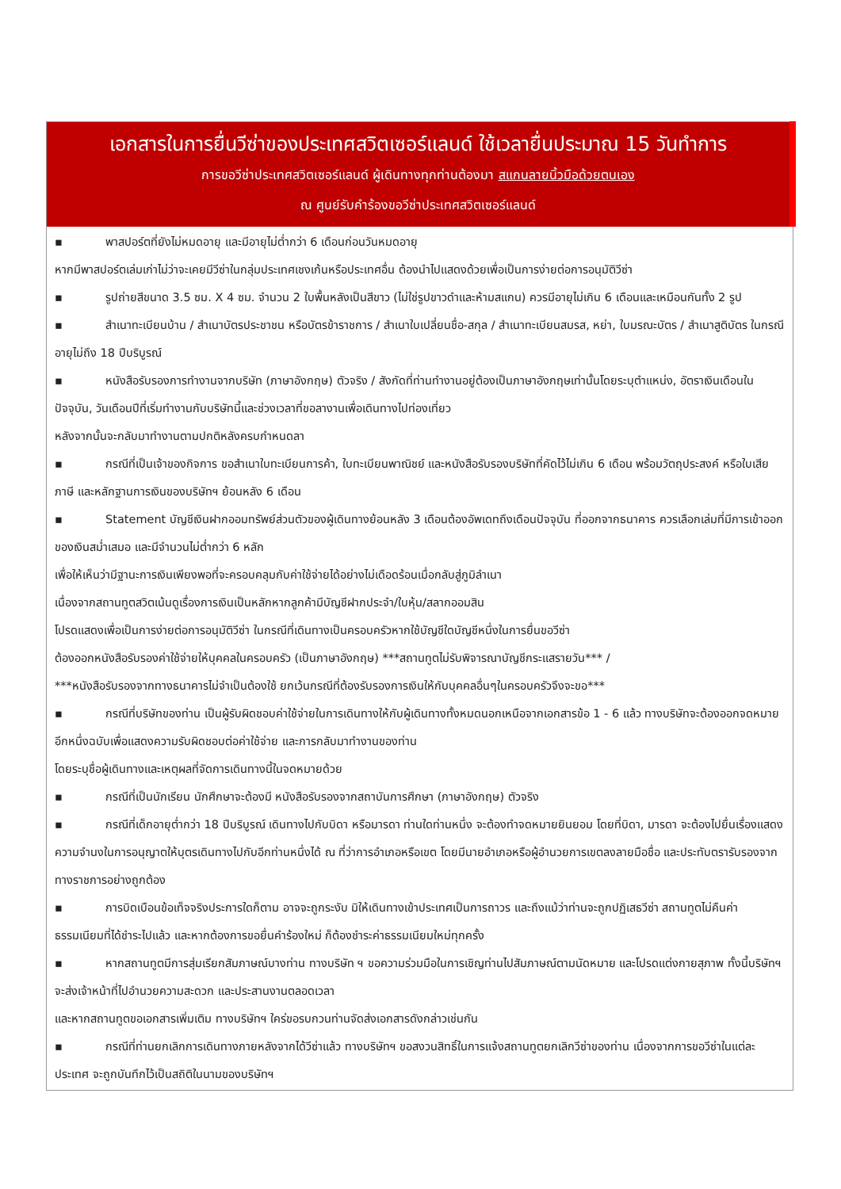| เอกสารในการยื่นวีซ่าของประเทศสวิตเซอร์แลนด์ ใช้เวลายื่นประมาณ 15 วันทำการ การขอวีซ่าประเทศสวิตเซอร์แลนด์ ผู้เดินทางทุกท่านต้องมา สแกนลายนิ้วมือด้วยตนเอง ณ ศูนย์รับคำร้องขอวีซ่าประเทศสวิตเซอร์แลนด์ |
| --- |
| ▪ พาสปอร์ตที่ยังไม่หมดอายุ และมีอายุไม่ต่ำกว่า 6 เดือนก่อนวันหมดอายุ หากมีพาสปอร์ตเล่มเก่าไม่ว่าจะเคยมีวีซ่าในกลุ่มประเทศเชงเก้นหรือประเทศอื่น ต้องนำไปแสดงด้วยเพื่อเป็นการง่ายต่อการอนุมัติวีซ่า ▪ รูปถ่ายสีขนาด 3.5 ซม. X 4 ซม. จำนวน 2 ใบพื้นหลังเป็นสีขาว (ไม่ใช่รูปขาวดำและห้ามสแกน) ควรมีอายุไม่เกิน 6 เดือนและเหมือนกันทั้ง 2 รูป ▪ สำเนาทะเบียนบ้าน / สำเนาบัตรประชาชน หรือบัตรข้าราชการ / สำเนาใบเปลี่ยนชื่อ-สกุล / สำเนาทะเบียนสมรส, หย่า, ใบมรณะบัตร / สำเนาสูติบัตร ในกรณีอายุไม่ถึง 18 ปีบริบูรณ์ ▪ หนังสือรับรองการทำงานจากบริษัท (ภาษาอังกฤษ) ตัวจริง / สังกัดที่ท่านทำงานอยู่ต้องเป็นภาษาอังกฤษเท่านั้นโดยระบุตำแหน่ง, อัตราเงินเดือนในปัจจุบัน, วันเดือนปีที่เริ่มทำงานกับบริษัทนี้และช่วงเวลาที่ขอลางานเพื่อเดินทางไปท่องเที่ยว หลังจากนั้นจะกลับมาทำงานตามปกติหลังครบกำหนดลา ▪ กรณีที่เป็นเจ้าของกิจการ ขอสำเนาใบทะเบียนการค้า, ใบทะเบียนพาณิชย์ และหนังสือรับรองบริษัทที่คัดไว้ไม่เกิน 6 เดือน พร้อมวัตถุประสงค์ หรือใบเสียภาษี และหลักฐานการเงินของบริษัทฯ ย้อนหลัง 6 เดือน ▪ Statement บัญชีเงินฝากออมทรัพย์ส่วนตัวของผู้เดินทางย้อนหลัง 3 เดือนต้องอัพเดทถึงเดือนปัจจุบัน ที่ออกจากธนาคาร ควรเลือกเล่มที่มีการเข้าออกของเงินสม่ำเสมอ และมีจำนวนไม่ต่ำกว่า 6 หลัก เพื่อให้เห็นว่ามีฐานะการเงินเพียงพอที่จะครอบคลุมกับค่าใช้จ่ายได้อย่างไม่เดือดร้อนเมื่อกลับสู่ภูมิลำเนา เนื่องจากสถานทูตสวิตเน้นดูเรื่องการเงินเป็นหลักหากลูกค้ามีบัญชีฝากประจำ/ใบหุ้น/สลากออมสิน โปรดแสดงเพื่อเป็นการง่ายต่อการอนุมัติวีซ่า ในกรณีที่เดินทางเป็นครอบครัวหากใช้บัญชีใดบัญชีหนึ่งในการยื่นขอวีซ่า ต้องออกหนังสือรับรองค่าใช้จ่ายให้บุคคลในครอบครัว (เป็นภาษาอังกฤษ) ***สถานทูตไม่รับพิจารณาบัญชีกระแสรายวัน*** / ***หนังสือรับรองจากทางธนาคารไม่จำเป็นต้องใช้ ยกเว้นกรณีที่ต้องรับรองการเงินให้กับบุคคลอื่นๆในครอบครัวจึงจะขอ*** ▪ กรณีที่บริษัทของท่าน เป็นผู้รับผิดชอบค่าใช้จ่ายในการเดินทางให้กับผู้เดินทางทั้งหมดนอกเหนือจากเอกสารข้อ 1 - 6 แล้ว ทางบริษัทจะต้องออกจดหมายอีกหนึ่งฉบับเพื่อแสดงความรับผิดชอบต่อค่าใช้จ่าย และการกลับมาทำงานของท่าน โดยระบุชื่อผู้เดินทางและเหตุผลที่จัดการเดินทางนี้ในจดหมายด้วย ▪ กรณีที่เป็นนักเรียน นักศึกษาจะต้องมี หนังสือรับรองจากสถาบันการศึกษา (ภาษาอังกฤษ) ตัวจริง ▪ กรณีที่เด็กอายุต่ำกว่า 18 ปีบริบูรณ์ เดินทางไปกับบิดา หรือมารดา ท่านใดท่านหนึ่ง จะต้องทำจดหมายยินยอม โดยที่บิดา, มารดา จะต้องไปยื่นเรื่องแสดงความจำนงในการอนุญาตให้บุตรเดินทางไปกับอีกท่านหนึ่งได้ ณ ที่ว่าการอำเภอหรือเขต โดยมีนายอำเภอหรือผู้อำนวยการเขตลงลายมือชื่อ และประทับตรารับรองจากทางราชการอย่างถูกต้อง ▪ การบิดเบือนข้อเท็จจริงประการใดก็ตาม อาจจะถูกระงับ มิให้เดินทางเข้าประเทศเป็นการถาวร และถึงแม้ว่าท่านจะถูกปฏิเสธวีซ่า สถานทูตไม่คืนค่าธรรมเนียมที่ได้ชำระไปแล้ว และหากต้องการขอยื่นคำร้องใหม่ ก็ต้องชำระค่าธรรมเนียมใหม่ทุกครั้ง ▪ หากสถานทูตมีการสุ่มเรียกสัมภาษณ์บางท่าน ทางบริษัท ฯ ขอความร่วมมือในการเชิญท่านไปสัมภาษณ์ตามนัดหมาย และโปรดแต่งกายสุภาพ ทั้งนี้บริษัทฯ จะส่งเจ้าหน้าที่ไปอำนวยความสะดวก และประสานงานตลอดเวลา และหากสถานทูตขอเอกสารเพิ่มเติม ทางบริษัทฯ ใคร่ขอรบกวนท่านจัดส่งเอกสารดังกล่าวเช่นกัน ▪ กรณีที่ท่านยกเลิกการเดินทางภายหลังจากได้วีซ่าแล้ว ทางบริษัทฯ ขอสงวนสิทธิ์ในการแจ้งสถานทูตยกเลิกวีซ่าของท่าน เนื่องจากการขอวีซ่าในแต่ละประเทศ จะถูกบันทึกไว้เป็นสถิติในนามของบริษัทฯ |